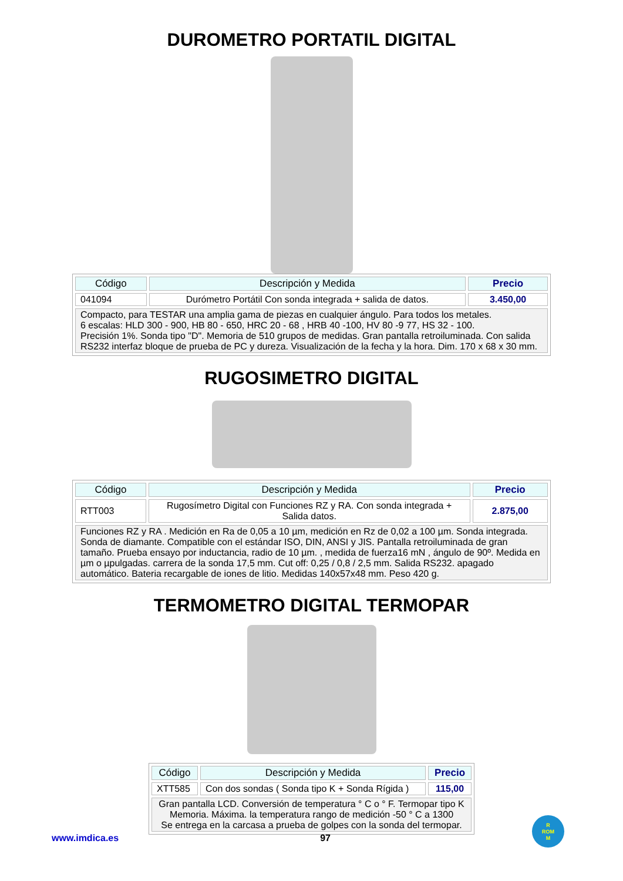DUROMETRO PORTATIL DIGITAL
| Código | Descripción y Medida | Precio |
| --- | --- | --- |
| 041094 | Durómetro Portátil Con sonda integrada + salida de datos. | 3.450,00 |
| Compacto, para TESTAR una amplia gama de piezas en cualquier ángulo. Para todos los metales. 6 escalas: HLD 300 - 900, HB 80 - 650, HRC 20 - 68 , HRB 40 -100, HV 80 -9 77, HS 32 - 100. Precisión 1%. Sonda tipo "D". Memoria de 510 grupos de medidas. Gran pantalla retroiluminada. Con salida RS232 interfaz bloque de prueba de PC y dureza. Visualización de la fecha y la hora. Dim. 170 x 68 x 30 mm. | | |
RUGOSIMETRO DIGITAL
| Código | Descripción y Medida | Precio |
| --- | --- | --- |
| RTT003 | Rugosímetro Digital con Funciones RZ y RA. Con sonda integrada + Salida datos. | 2.875,00 |
| Funciones RZ y RA . Medición en Ra de 0,05 a 10 µm, medición en Rz de 0,02 a 100 µm. Sonda integrada. Sonda de diamante. Compatible con el estándar ISO, DIN, ANSI y JIS. Pantalla retroiluminada de gran tamaño. Prueba ensayo por inductancia, radio de 10 µm. , medida de fuerza16 mN , ángulo de 90º. Medida en µm o µpulgadas. carrera de la sonda 17,5 mm. Cut off: 0,25 / 0,8 / 2,5 mm. Salida RS232. apagado automático. Bateria recargable de iones de litio. Medidas 140x57x48 mm. Peso 420 g. | | |
TERMOMETRO DIGITAL TERMOPAR
| Código | Descripción y Medida | Precio |
| --- | --- | --- |
| XTT585 | Con dos sondas ( Sonda tipo K + Sonda Rígida ) | 115,00 |
| Gran pantalla LCD. Conversión de temperatura ° C o ° F. Termopar tipo K Memoria. Máxima. la temperatura rango de medición -50 ° C a 1300 Se entrega en la carcasa a prueba de golpes con la sonda del termopar. | | |
www.imdica.es 97 R
ROM
M